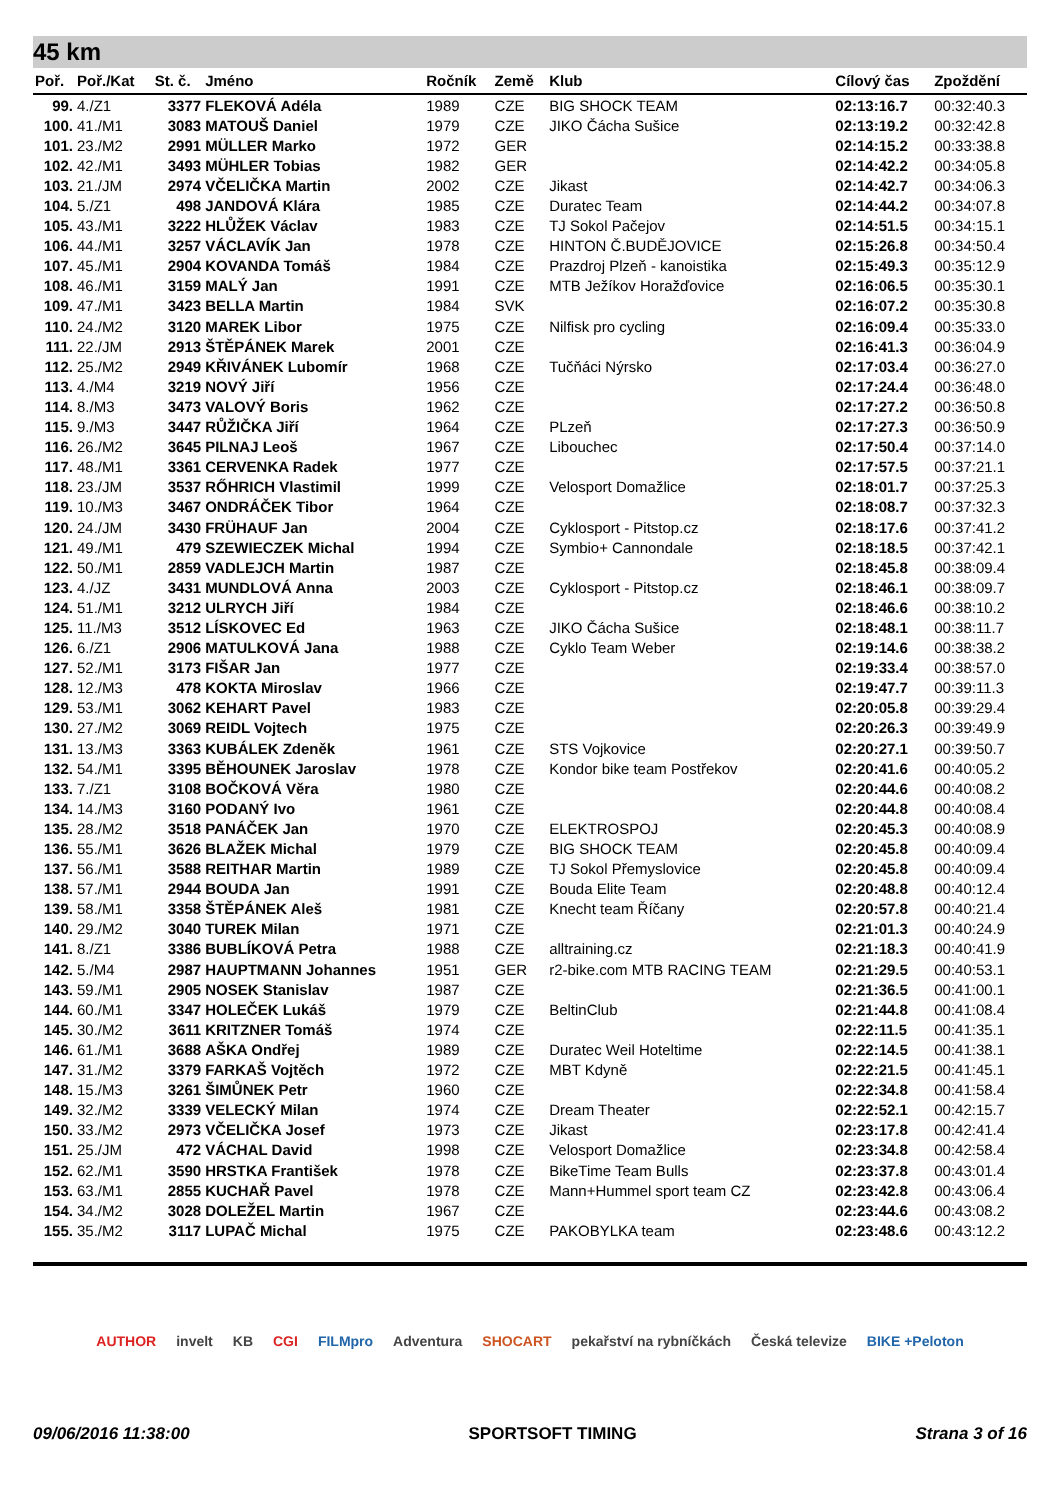45 km
| Poř. | Poř./Kat | St. č. | Jméno | Ročník | Země | Klub | Cílový čas | Zpoždění |
| --- | --- | --- | --- | --- | --- | --- | --- | --- |
| 99. | 4./Z1 | 3377 | FLEKOVÁ Adéla | 1989 | CZE | BIG SHOCK TEAM | 02:13:16.7 | 00:32:40.3 |
| 100. | 41./M1 | 3083 | MATOUŠ Daniel | 1979 | CZE | JIKO Čácha Sušice | 02:13:19.2 | 00:32:42.8 |
| 101. | 23./M2 | 2991 | MÜLLER Marko | 1972 | GER | | 02:14:15.2 | 00:33:38.8 |
| 102. | 42./M1 | 3493 | MÜHLER Tobias | 1982 | GER | | 02:14:42.2 | 00:34:05.8 |
| 103. | 21./JM | 2974 | VČELIČKA Martin | 2002 | CZE | Jikast | 02:14:42.7 | 00:34:06.3 |
| 104. | 5./Z1 | 498 | JANDOVÁ Klára | 1985 | CZE | Duratec Team | 02:14:44.2 | 00:34:07.8 |
| 105. | 43./M1 | 3222 | HLŮŽEK Václav | 1983 | CZE | TJ Sokol Pačejov | 02:14:51.5 | 00:34:15.1 |
| 106. | 44./M1 | 3257 | VÁCLAVÍK Jan | 1978 | CZE | HINTON Č.BUDĚJOVICE | 02:15:26.8 | 00:34:50.4 |
| 107. | 45./M1 | 2904 | KOVANDA Tomáš | 1984 | CZE | Prazdroj Plzeň - kanoistika | 02:15:49.3 | 00:35:12.9 |
| 108. | 46./M1 | 3159 | MALÝ Jan | 1991 | CZE | MTB Ježíkov Horažďovice | 02:16:06.5 | 00:35:30.1 |
| 109. | 47./M1 | 3423 | BELLA Martin | 1984 | SVK | | 02:16:07.2 | 00:35:30.8 |
| 110. | 24./M2 | 3120 | MAREK Libor | 1975 | CZE | Nilfisk pro cycling | 02:16:09.4 | 00:35:33.0 |
| 111. | 22./JM | 2913 | ŠTĚPÁNEK Marek | 2001 | CZE | | 02:16:41.3 | 00:36:04.9 |
| 112. | 25./M2 | 2949 | KŘIVÁNEK Lubomír | 1968 | CZE | Tučňáci Nýrsko | 02:17:03.4 | 00:36:27.0 |
| 113. | 4./M4 | 3219 | NOVÝ Jiří | 1956 | CZE | | 02:17:24.4 | 00:36:48.0 |
| 114. | 8./M3 | 3473 | VALOVÝ Boris | 1962 | CZE | | 02:17:27.2 | 00:36:50.8 |
| 115. | 9./M3 | 3447 | RŮŽIČKA Jiří | 1964 | CZE | PLzeň | 02:17:27.3 | 00:36:50.9 |
| 116. | 26./M2 | 3645 | PILNAJ Leoš | 1967 | CZE | Libouchec | 02:17:50.4 | 00:37:14.0 |
| 117. | 48./M1 | 3361 | CERVENKA Radek | 1977 | CZE | | 02:17:57.5 | 00:37:21.1 |
| 118. | 23./JM | 3537 | RŐHRICH Vlastimil | 1999 | CZE | Velosport Domažlice | 02:18:01.7 | 00:37:25.3 |
| 119. | 10./M3 | 3467 | ONDRÁČEK Tibor | 1964 | CZE | | 02:18:08.7 | 00:37:32.3 |
| 120. | 24./JM | 3430 | FRÜHAUF Jan | 2004 | CZE | Cyklosport - Pitstop.cz | 02:18:17.6 | 00:37:41.2 |
| 121. | 49./M1 | 479 | SZEWIECZEK Michal | 1994 | CZE | Symbio+ Cannondale | 02:18:18.5 | 00:37:42.1 |
| 122. | 50./M1 | 2859 | VADLEJCH Martin | 1987 | CZE | | 02:18:45.8 | 00:38:09.4 |
| 123. | 4./JZ | 3431 | MUNDLOVÁ Anna | 2003 | CZE | Cyklosport - Pitstop.cz | 02:18:46.1 | 00:38:09.7 |
| 124. | 51./M1 | 3212 | ULRYCH Jiří | 1984 | CZE | | 02:18:46.6 | 00:38:10.2 |
| 125. | 11./M3 | 3512 | LÍSKOVEC Ed | 1963 | CZE | JIKO Čácha Sušice | 02:18:48.1 | 00:38:11.7 |
| 126. | 6./Z1 | 2906 | MATULKOVÁ Jana | 1988 | CZE | Cyklo Team Weber | 02:19:14.6 | 00:38:38.2 |
| 127. | 52./M1 | 3173 | FIŠAR Jan | 1977 | CZE | | 02:19:33.4 | 00:38:57.0 |
| 128. | 12./M3 | 478 | KOKTA Miroslav | 1966 | CZE | | 02:19:47.7 | 00:39:11.3 |
| 129. | 53./M1 | 3062 | KEHART Pavel | 1983 | CZE | | 02:20:05.8 | 00:39:29.4 |
| 130. | 27./M2 | 3069 | REIDL Vojtech | 1975 | CZE | | 02:20:26.3 | 00:39:49.9 |
| 131. | 13./M3 | 3363 | KUBÁLEK Zdeněk | 1961 | CZE | STS Vojkovice | 02:20:27.1 | 00:39:50.7 |
| 132. | 54./M1 | 3395 | BĚHOUNEK Jaroslav | 1978 | CZE | Kondor bike team Postřekov | 02:20:41.6 | 00:40:05.2 |
| 133. | 7./Z1 | 3108 | BOČKOVÁ Věra | 1980 | CZE | | 02:20:44.6 | 00:40:08.2 |
| 134. | 14./M3 | 3160 | PODANÝ Ivo | 1961 | CZE | | 02:20:44.8 | 00:40:08.4 |
| 135. | 28./M2 | 3518 | PANÁČEK Jan | 1970 | CZE | ELEKTROSPOJ | 02:20:45.3 | 00:40:08.9 |
| 136. | 55./M1 | 3626 | BLAŽEK Michal | 1979 | CZE | BIG SHOCK TEAM | 02:20:45.8 | 00:40:09.4 |
| 137. | 56./M1 | 3588 | REITHAR Martin | 1989 | CZE | TJ Sokol Přemyslovice | 02:20:45.8 | 00:40:09.4 |
| 138. | 57./M1 | 2944 | BOUDA Jan | 1991 | CZE | Bouda Elite Team | 02:20:48.8 | 00:40:12.4 |
| 139. | 58./M1 | 3358 | ŠTĚPÁNEK Aleš | 1981 | CZE | Knecht team Říčany | 02:20:57.8 | 00:40:21.4 |
| 140. | 29./M2 | 3040 | TUREK Milan | 1971 | CZE | | 02:21:01.3 | 00:40:24.9 |
| 141. | 8./Z1 | 3386 | BUBLÍKOVÁ Petra | 1988 | CZE | alltraining.cz | 02:21:18.3 | 00:40:41.9 |
| 142. | 5./M4 | 2987 | HAUPTMANN Johannes | 1951 | GER | r2-bike.com MTB RACING TEAM | 02:21:29.5 | 00:40:53.1 |
| 143. | 59./M1 | 2905 | NOSEK Stanislav | 1987 | CZE | | 02:21:36.5 | 00:41:00.1 |
| 144. | 60./M1 | 3347 | HOLEČEK Lukáš | 1979 | CZE | BeltinClub | 02:21:44.8 | 00:41:08.4 |
| 145. | 30./M2 | 3611 | KRITZNER Tomáš | 1974 | CZE | | 02:22:11.5 | 00:41:35.1 |
| 146. | 61./M1 | 3688 | AŠKA Ondřej | 1989 | CZE | Duratec Weil Hoteltime | 02:22:14.5 | 00:41:38.1 |
| 147. | 31./M2 | 3379 | FARKAŠ Vojtěch | 1972 | CZE | MBT Kdyně | 02:22:21.5 | 00:41:45.1 |
| 148. | 15./M3 | 3261 | ŠIMŮNEK Petr | 1960 | CZE | | 02:22:34.8 | 00:41:58.4 |
| 149. | 32./M2 | 3339 | VELECKÝ Milan | 1974 | CZE | Dream Theater | 02:22:52.1 | 00:42:15.7 |
| 150. | 33./M2 | 2973 | VČELIČKA Josef | 1973 | CZE | Jikast | 02:23:17.8 | 00:42:41.4 |
| 151. | 25./JM | 472 | VÁCHAL David | 1998 | CZE | Velosport Domažlice | 02:23:34.8 | 00:42:58.4 |
| 152. | 62./M1 | 3590 | HRSTKA František | 1978 | CZE | BikeTime Team Bulls | 02:23:37.8 | 00:43:01.4 |
| 153. | 63./M1 | 2855 | KUCHAŘ Pavel | 1978 | CZE | Mann+Hummel sport team CZ | 02:23:42.8 | 00:43:06.4 |
| 154. | 34./M2 | 3028 | DOLEŽEL Martin | 1967 | CZE | | 02:23:44.6 | 00:43:08.2 |
| 155. | 35./M2 | 3117 | LUPAČ Michal | 1975 | CZE | PAKOBYLKA team | 02:23:48.6 | 00:43:12.2 |
AUTHOR invelt KB CGI FILMpro Adventura SHOCART pekařství na rybníčkách Česká televize BIKE +Peloton
09/06/2016 11:38:00 SPORTSOFT TIMING Strana 3 of 16